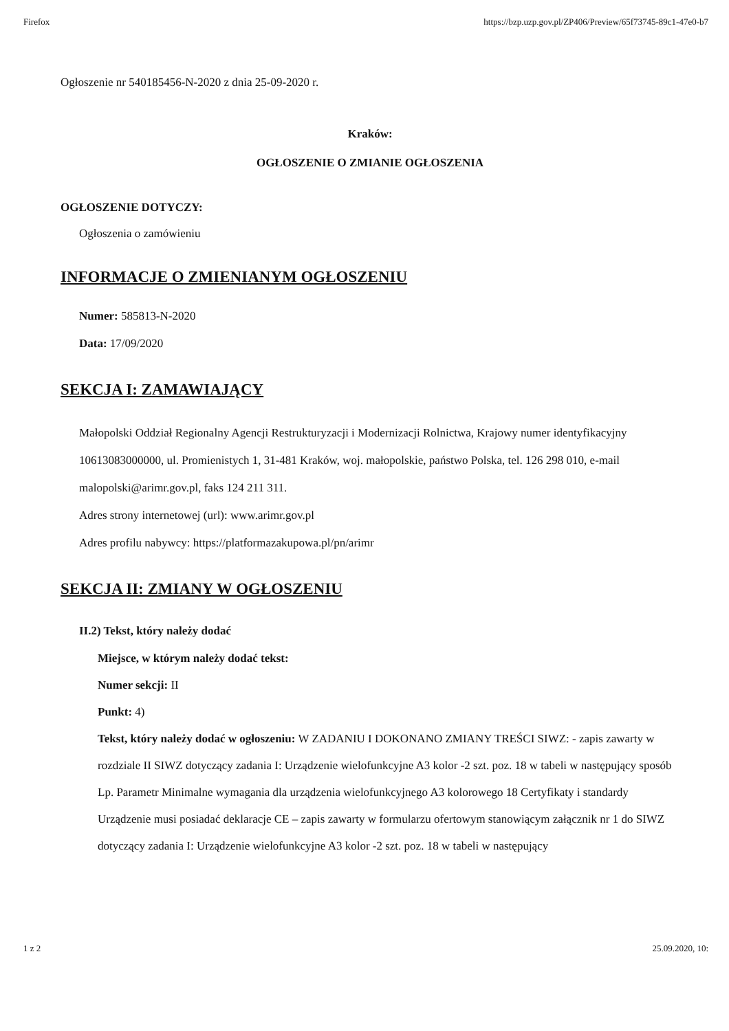Firefox https://bzp.uzp.gov.pl/ZP406/Preview/65f73745-89c1-47e0-b7
Ogłoszenie nr 540185456-N-2020 z dnia 25-09-2020 r.
Kraków:
OGŁOSZENIE O ZMIANIE OGŁOSZENIA
OGŁOSZENIE DOTYCZY:
Ogłoszenia o zamówieniu
INFORMACJE O ZMIENIANYM OGŁOSZENIU
Numer: 585813-N-2020
Data: 17/09/2020
SEKCJA I: ZAMAWIAJĄCY
Małopolski Oddział Regionalny Agencji Restrukturyzacji i Modernizacji Rolnictwa, Krajowy numer identyfikacyjny 10613083000000, ul. Promienistych 1, 31-481 Kraków, woj. małopolskie, państwo Polska, tel. 126 298 010, e-mail malopolski@arimr.gov.pl, faks 124 211 311.
Adres strony internetowej (url): www.arimr.gov.pl
Adres profilu nabywcy: https://platformazakupowa.pl/pn/arimr
SEKCJA II: ZMIANY W OGŁOSZENIU
II.2) Tekst, który należy dodać
Miejsce, w którym należy dodać tekst:
Numer sekcji: II
Punkt: 4)
Tekst, który należy dodać w ogłoszeniu: W ZADANIU I DOKONANO ZMIANY TREŚCI SIWZ: - zapis zawarty w rozdziale II SIWZ dotyczący zadania I: Urządzenie wielofunkcyjne A3 kolor -2 szt. poz. 18 w tabeli w następujący sposób Lp. Parametr Minimalne wymagania dla urządzenia wielofunkcyjnego A3 kolorowego 18 Certyfikaty i standardy Urządzenie musi posiadać deklaracje CE – zapis zawarty w formularzu ofertowym stanowiącym załącznik nr 1 do SIWZ dotyczący zadania I: Urządzenie wielofunkcyjne A3 kolor -2 szt. poz. 18 w tabeli w następujący
1 z 2 25.09.2020, 10: